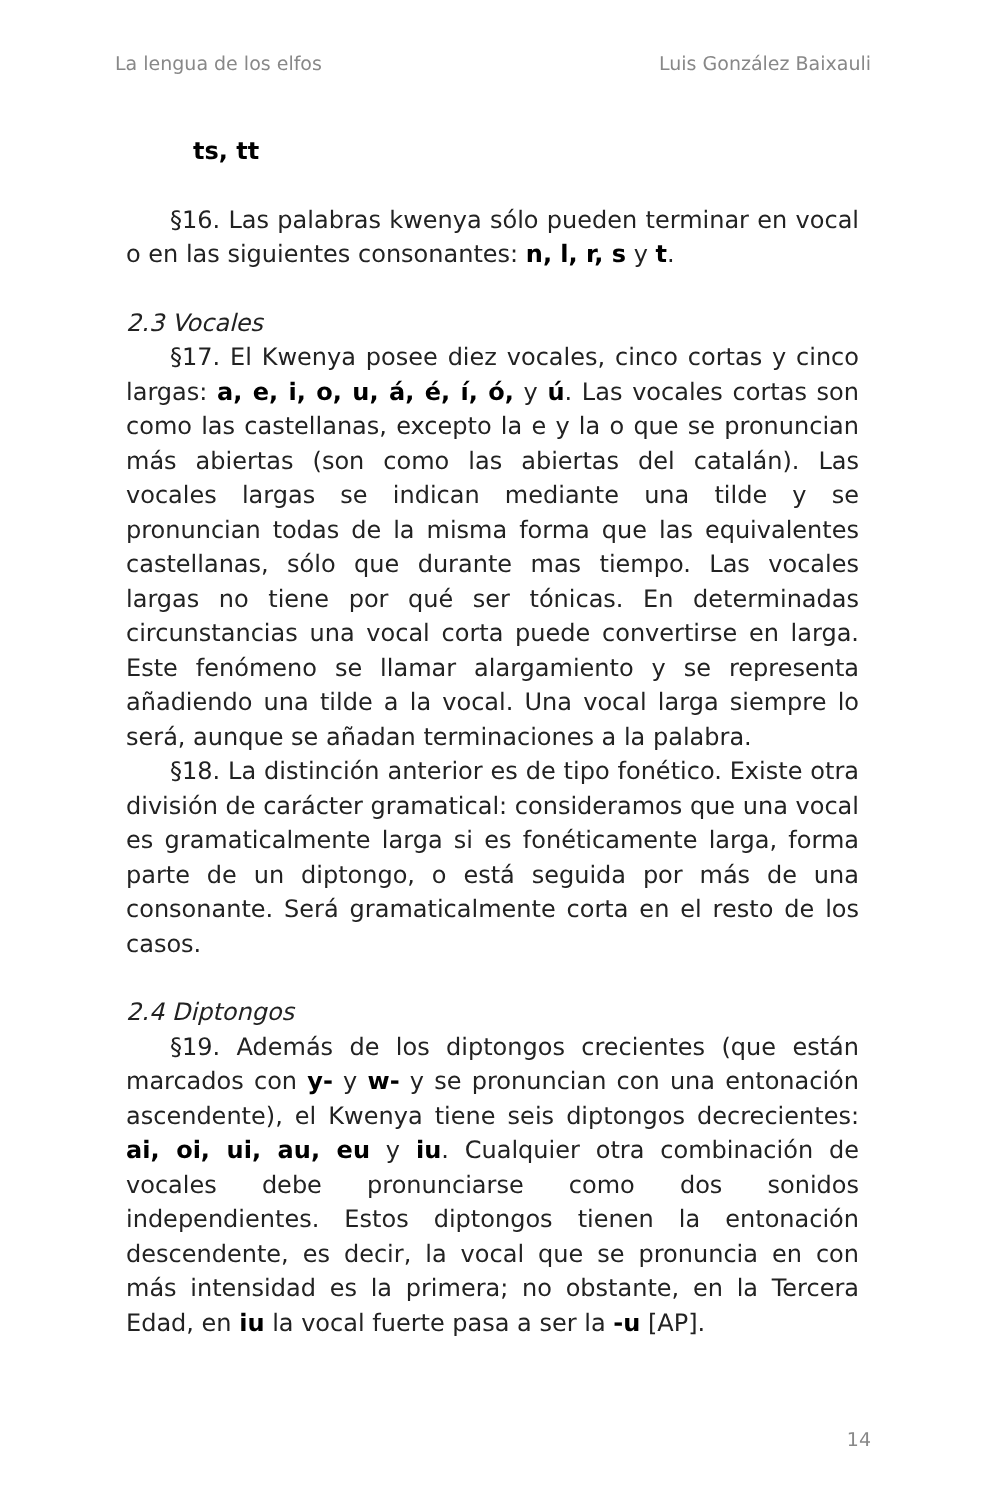La lengua de los elfos Luis González Baixauli
ts, tt
§16. Las palabras kwenya sólo pueden terminar en vocal o en las siguientes consonantes: n, l, r, s y t.
2.3 Vocales
§17. El Kwenya posee diez vocales, cinco cortas y cinco largas: a, e, i, o, u, á, é, í, ó, y ú. Las vocales cortas son como las castellanas, excepto la e y la o que se pronuncian más abiertas (son como las abiertas del catalán). Las vocales largas se indican mediante una tilde y se pronuncian todas de la misma forma que las equivalentes castellanas, sólo que durante mas tiempo. Las vocales largas no tiene por qué ser tónicas. En determinadas circunstancias una vocal corta puede convertirse en larga. Este fenómeno se llamar alargamiento y se representa añadiendo una tilde a la vocal. Una vocal larga siempre lo será, aunque se añadan terminaciones a la palabra.
§18. La distinción anterior es de tipo fonético. Existe otra división de carácter gramatical: consideramos que una vocal es gramaticalmente larga si es fonéticamente larga, forma parte de un diptongo, o está seguida por más de una consonante. Será gramaticalmente corta en el resto de los casos.
2.4 Diptongos
§19. Además de los diptongos crecientes (que están marcados con y- y w- y se pronuncian con una entonación ascendente), el Kwenya tiene seis diptongos decrecientes: ai, oi, ui, au, eu y iu. Cualquier otra combinación de vocales debe pronunciarse como dos sonidos independientes. Estos diptongos tienen la entonación descendente, es decir, la vocal que se pronuncia en con más intensidad es la primera; no obstante, en la Tercera Edad, en iu la vocal fuerte pasa a ser la -u [AP].
14